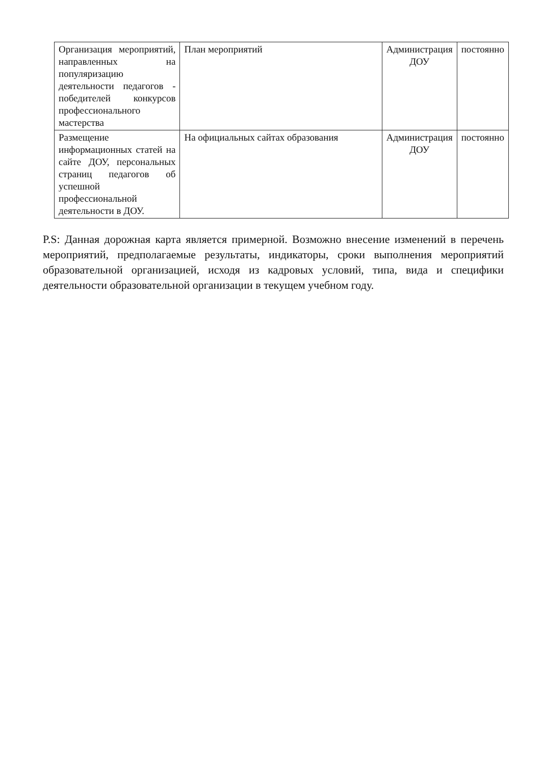| Организация мероприятий, направленных на популяризацию деятельности педагогов - победителей конкурсов профессионального мастерства | План мероприятий | Администрация ДОУ | постоянно |
| Размещение информационных статей на сайте ДОУ, персональных страниц педагогов об успешной профессиональной деятельности в ДОУ. | На официальных сайтах образования | Администрация ДОУ | постоянно |
P.S: Данная дорожная карта является примерной. Возможно внесение изменений в перечень мероприятий, предполагаемые результаты, индикаторы, сроки выполнения мероприятий образовательной организацией, исходя из кадровых условий, типа, вида и специфики деятельности образовательной организации в текущем учебном году.